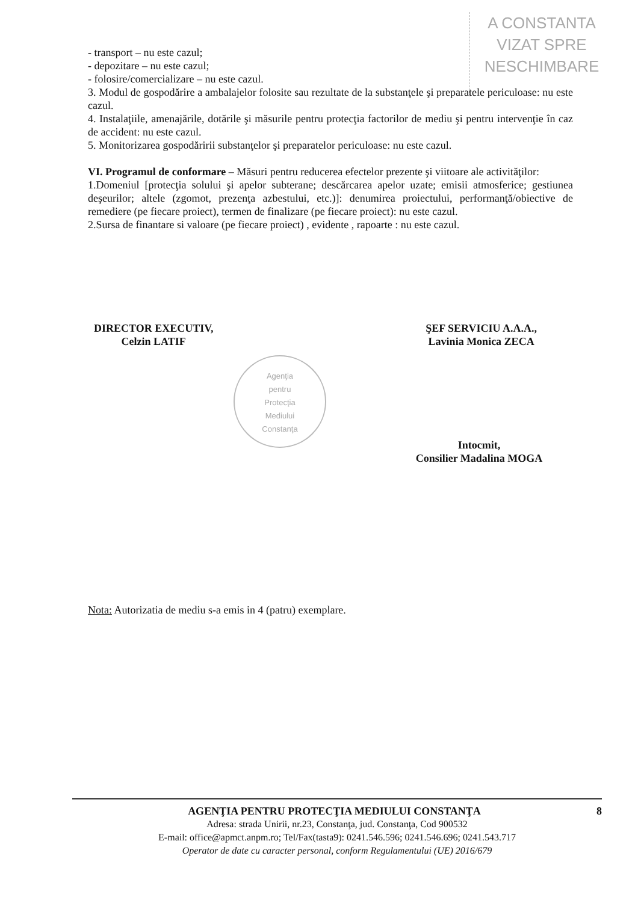A CONSTANTA
VIZAT SPRE
NESCHIMBARE
- transport – nu este cazul;
- depozitare – nu este cazul;
- folosire/comercializare – nu este cazul.
3. Modul de gospodărire a ambalajelor folosite sau rezultate de la substanţele şi preparatele periculoase: nu este cazul.
4. Instalaţiile, amenajările, dotările şi măsurile pentru protecţia factorilor de mediu şi pentru intervenţie în caz de accident: nu este cazul.
5. Monitorizarea gospodăririi substanţelor şi preparatelor periculoase: nu este cazul.
VI. Programul de conformare – Măsuri pentru reducerea efectelor prezente şi viitoare ale activităţilor:
1.Domeniul [protecţia solului şi apelor subterane; descărcarea apelor uzate; emisii atmosferice; gestiunea deşeurilor; altele (zgomot, prezenţa azbestului, etc.)]: denumirea proiectului, performanţă/obiective de remediere (pe fiecare proiect), termen de finalizare (pe fiecare proiect): nu este cazul.
2.Sursa de finantare si valoare (pe fiecare proiect) , evidente , rapoarte : nu este cazul.
DIRECTOR EXECUTIV,
Celzin LATIF
ŞEF SERVICIU A.A.A.,
Lavinia Monica ZECA
Intocmit,
Consilier Madalina MOGA
Nota: Autorizatia de mediu s-a emis in 4 (patru) exemplare.
Agenţia
pentru
Protecţia
Mediului
Constanţa
AGENŢIA PENTRU PROTECŢIA MEDIULUI CONSTANŢA 8
Adresa: strada Unirii, nr.23, Constanţa, jud. Constanţa, Cod 900532
E-mail: office@apmct.anpm.ro; Tel/Fax(tasta9): 0241.546.596; 0241.546.696; 0241.543.717
Operator de date cu caracter personal, conform Regulamentului (UE) 2016/679